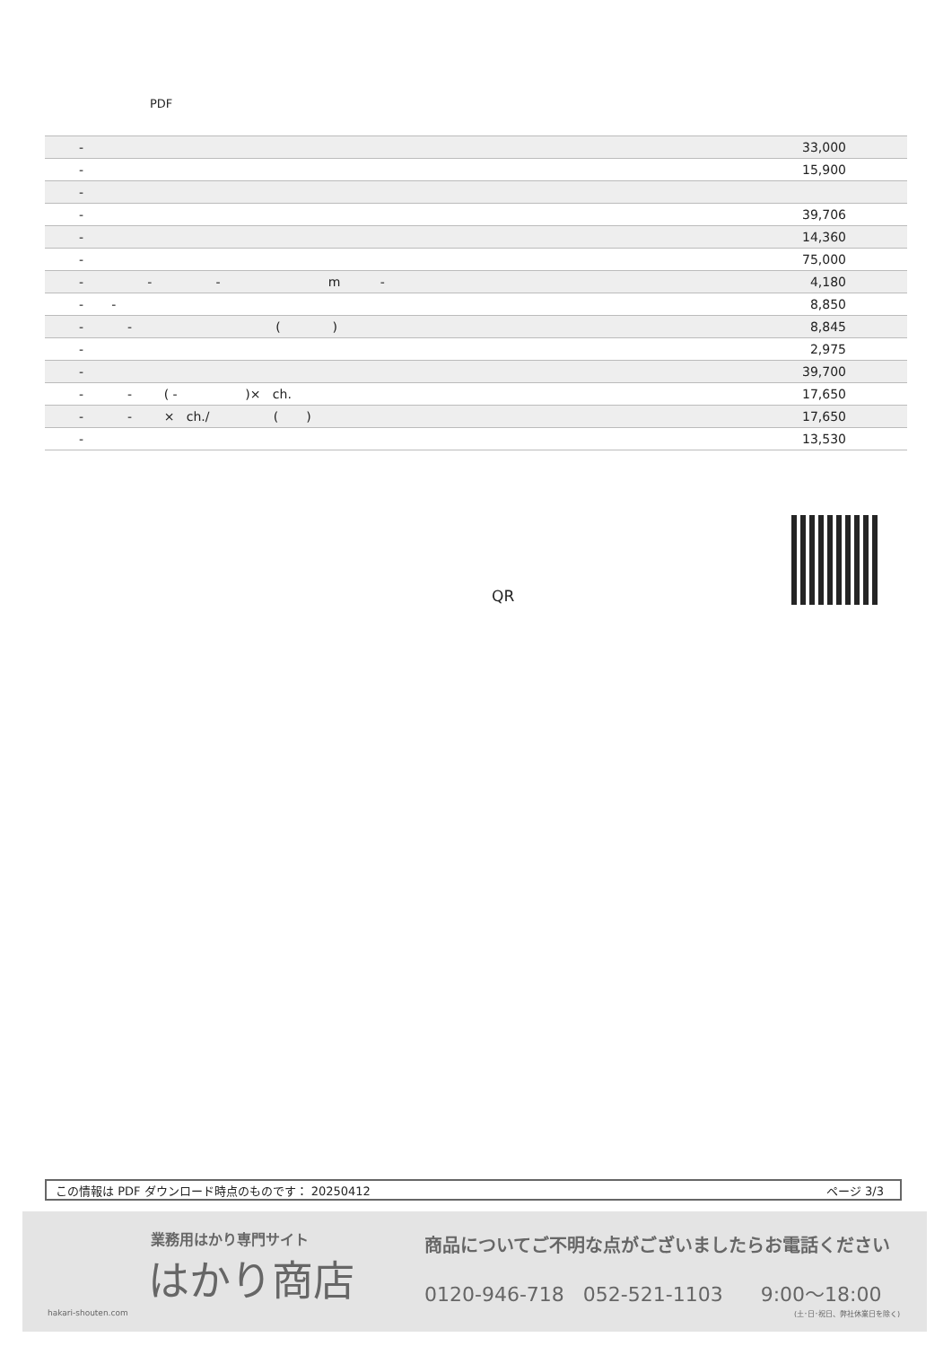PDF
| - | 33,000 |
| - | 15,900 |
| - | |
| - | 39,706 |
| - | 14,360 |
| - | 75,000 |
| - - - m - | 4,180 |
| - - | 8,850 |
| - - ( ) | 8,845 |
| - | 2,975 |
| - | 39,700 |
| - - ( - )× ch. | 17,650 |
| - - × ch./ ( ) | 17,650 |
| - | 13,530 |
QR
この情報は PDF ダウンロード時点のものです： 20250412 ページ 3/3
業務用はかり専門サイト
はかり商店
hakari-shouten.com
商品についてご不明な点がございましたらお電話ください
0120-946-718 052-521-1103 9:00〜18:00
(土･日･祝日、弊社休業日を除く)